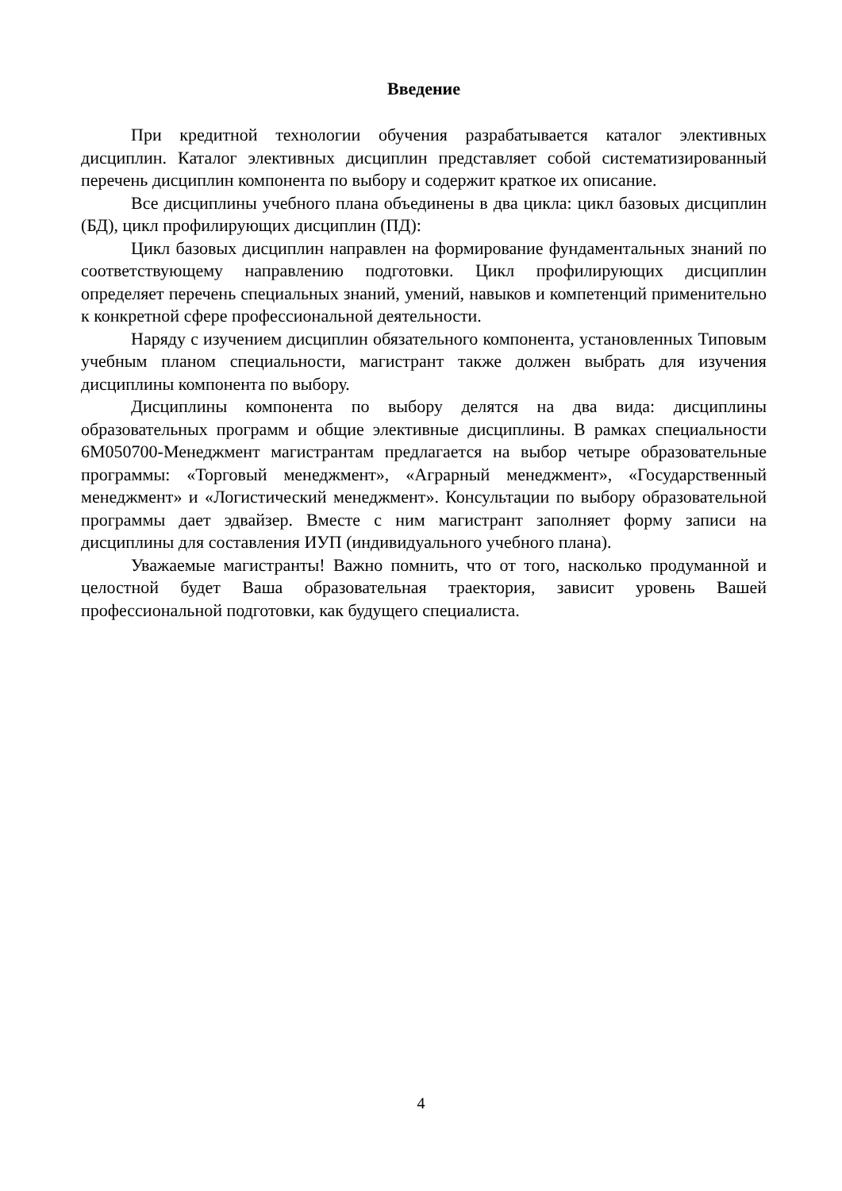Введение
При кредитной технологии обучения разрабатывается каталог элективных дисциплин. Каталог элективных дисциплин представляет собой систематизированный перечень дисциплин компонента по выбору и содержит краткое их описание.
Все дисциплины учебного плана объединены в два цикла: цикл базовых дисциплин (БД), цикл профилирующих дисциплин (ПД):
Цикл базовых дисциплин направлен на формирование фундаментальных знаний по соответствующему направлению подготовки. Цикл профилирующих дисциплин определяет перечень специальных знаний, умений, навыков и компетенций применительно к конкретной сфере профессиональной деятельности.
Наряду с изучением дисциплин обязательного компонента, установленных Типовым учебным планом специальности, магистрант также должен выбрать для изучения дисциплины компонента по выбору.
Дисциплины компонента по выбору делятся на два вида: дисциплины образовательных программ и общие элективные дисциплины. В рамках специальности 6М050700-Менеджмент магистрантам предлагается на выбор четыре образовательные программы: «Торговый менеджмент», «Аграрный менеджмент», «Государственный менеджмент» и «Логистический менеджмент». Консультации по выбору образовательной программы дает эдвайзер. Вместе с ним магистрант заполняет форму записи на дисциплины для составления ИУП (индивидуального учебного плана).
Уважаемые магистранты! Важно помнить, что от того, насколько продуманной и целостной будет Ваша образовательная траектория, зависит уровень Вашей профессиональной подготовки, как будущего специалиста.
4